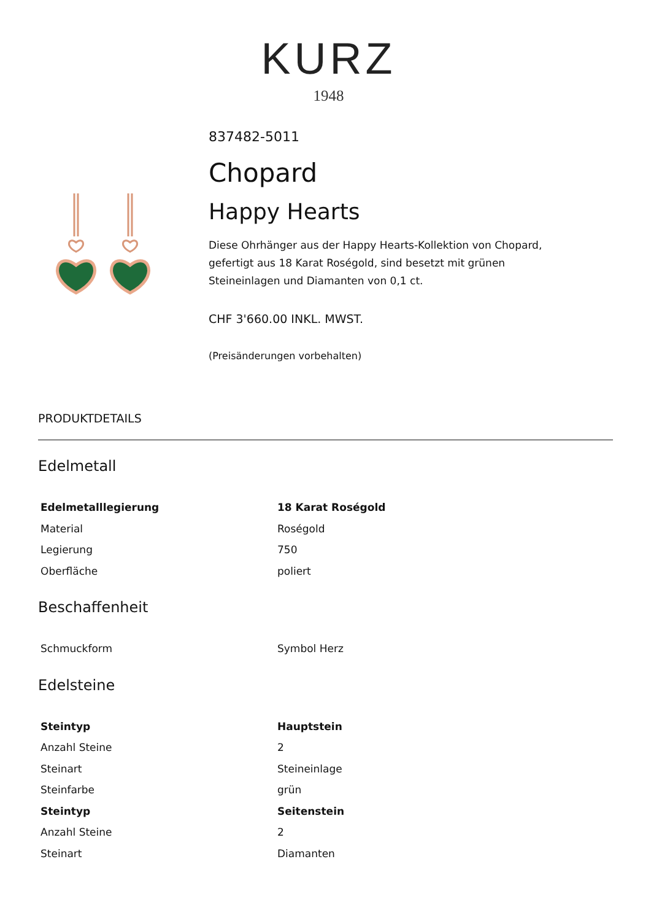KURZ
1948
837482-5011
Chopard
Happy Hearts
Diese Ohrhänger aus der Happy Hearts-Kollektion von Chopard, gefertigt aus 18 Karat Roségold, sind besetzt mit grünen Steineinlagen und Diamanten von 0,1 ct.
CHF 3'660.00 INKL. MWST.
(Preisänderungen vorbehalten)
PRODUKTDETAILS
Edelmetall
| Edelmetalllegierung | 18 Karat Roségold |
| Material | Roségold |
| Legierung | 750 |
| Oberfläche | poliert |
Beschaffenheit
| Schmuckform | Symbol Herz |
Edelsteine
| Steintyp | Hauptstein |
| Anzahl Steine | 2 |
| Steinart | Steineinlage |
| Steinfarbe | grün |
| Steintyp | Seitenstein |
| Anzahl Steine | 2 |
| Steinart | Diamanten |